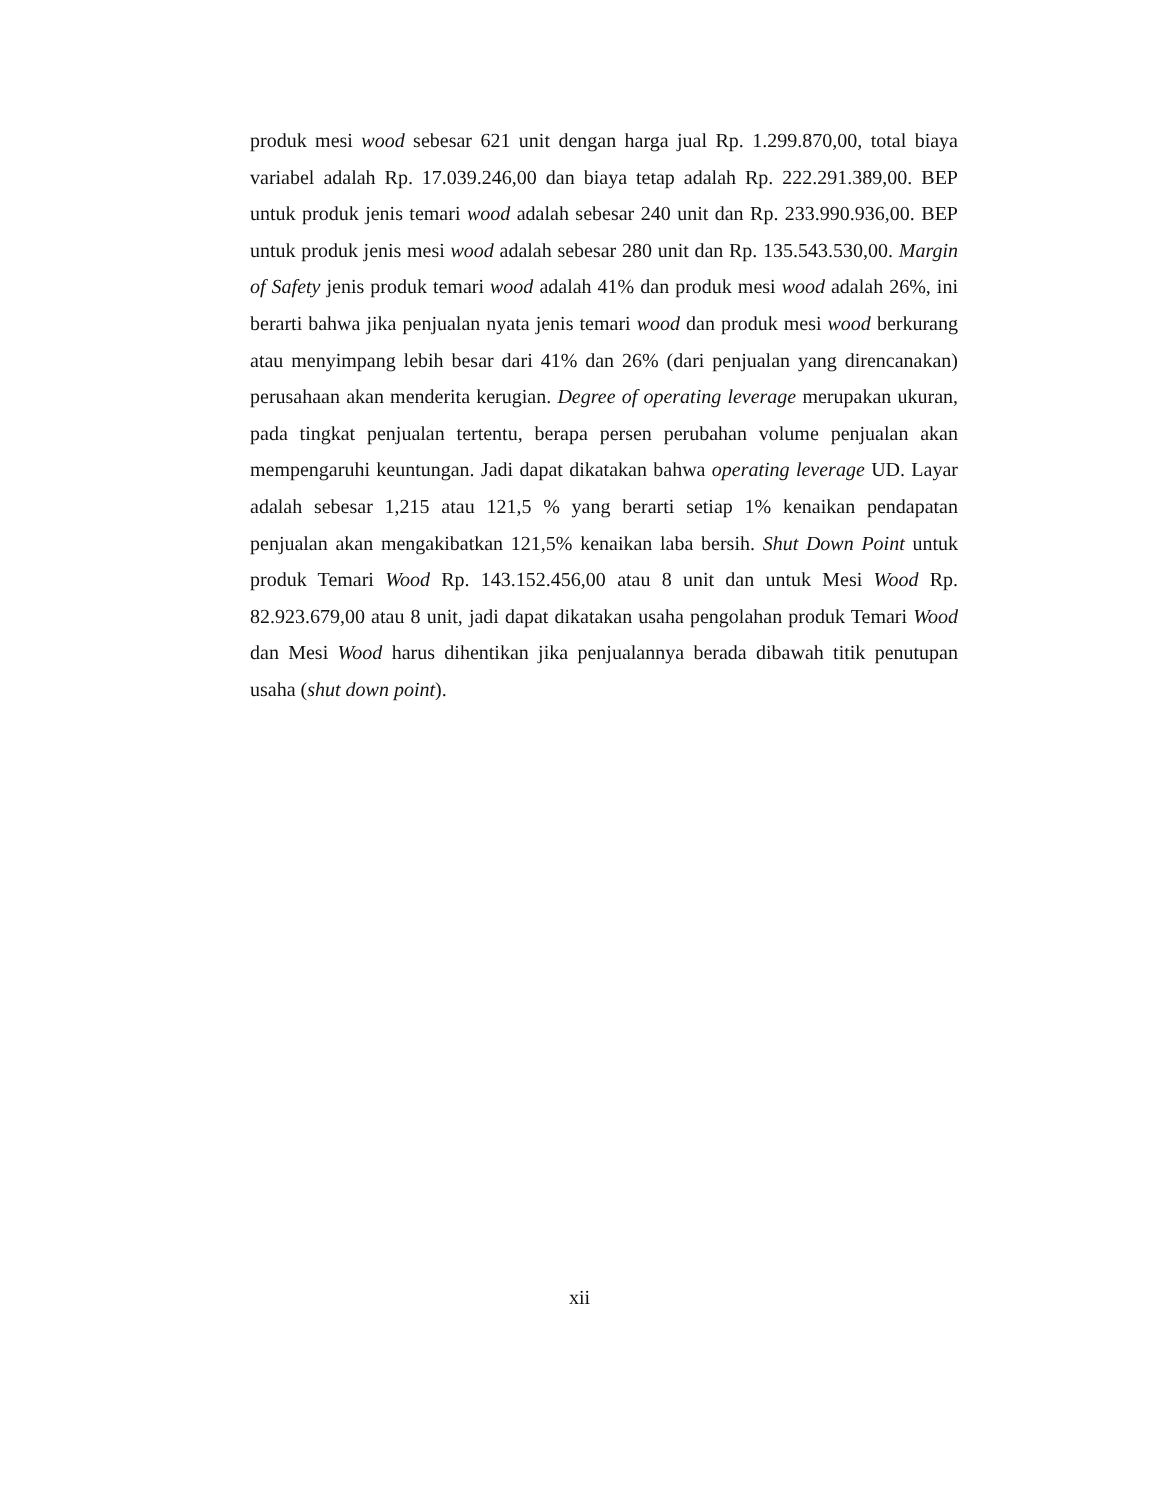produk mesi wood sebesar 621 unit dengan harga jual Rp. 1.299.870,00, total biaya variabel adalah Rp. 17.039.246,00 dan biaya tetap adalah Rp. 222.291.389,00. BEP untuk produk jenis temari wood adalah sebesar 240 unit dan Rp. 233.990.936,00. BEP untuk produk jenis mesi wood adalah sebesar 280 unit dan Rp. 135.543.530,00. Margin of Safety jenis produk temari wood adalah 41% dan produk mesi wood adalah 26%, ini berarti bahwa jika penjualan nyata jenis temari wood dan produk mesi wood berkurang atau menyimpang lebih besar dari 41% dan 26% (dari penjualan yang direncanakan) perusahaan akan menderita kerugian. Degree of operating leverage merupakan ukuran, pada tingkat penjualan tertentu, berapa persen perubahan volume penjualan akan mempengaruhi keuntungan. Jadi dapat dikatakan bahwa operating leverage UD. Layar adalah sebesar 1,215 atau 121,5 % yang berarti setiap 1% kenaikan pendapatan penjualan akan mengakibatkan 121,5% kenaikan laba bersih. Shut Down Point untuk produk Temari Wood Rp. 143.152.456,00 atau 8 unit dan untuk Mesi Wood Rp. 82.923.679,00 atau 8 unit, jadi dapat dikatakan usaha pengolahan produk Temari Wood dan Mesi Wood harus dihentikan jika penjualannya berada dibawah titik penutupan usaha (shut down point).
xii